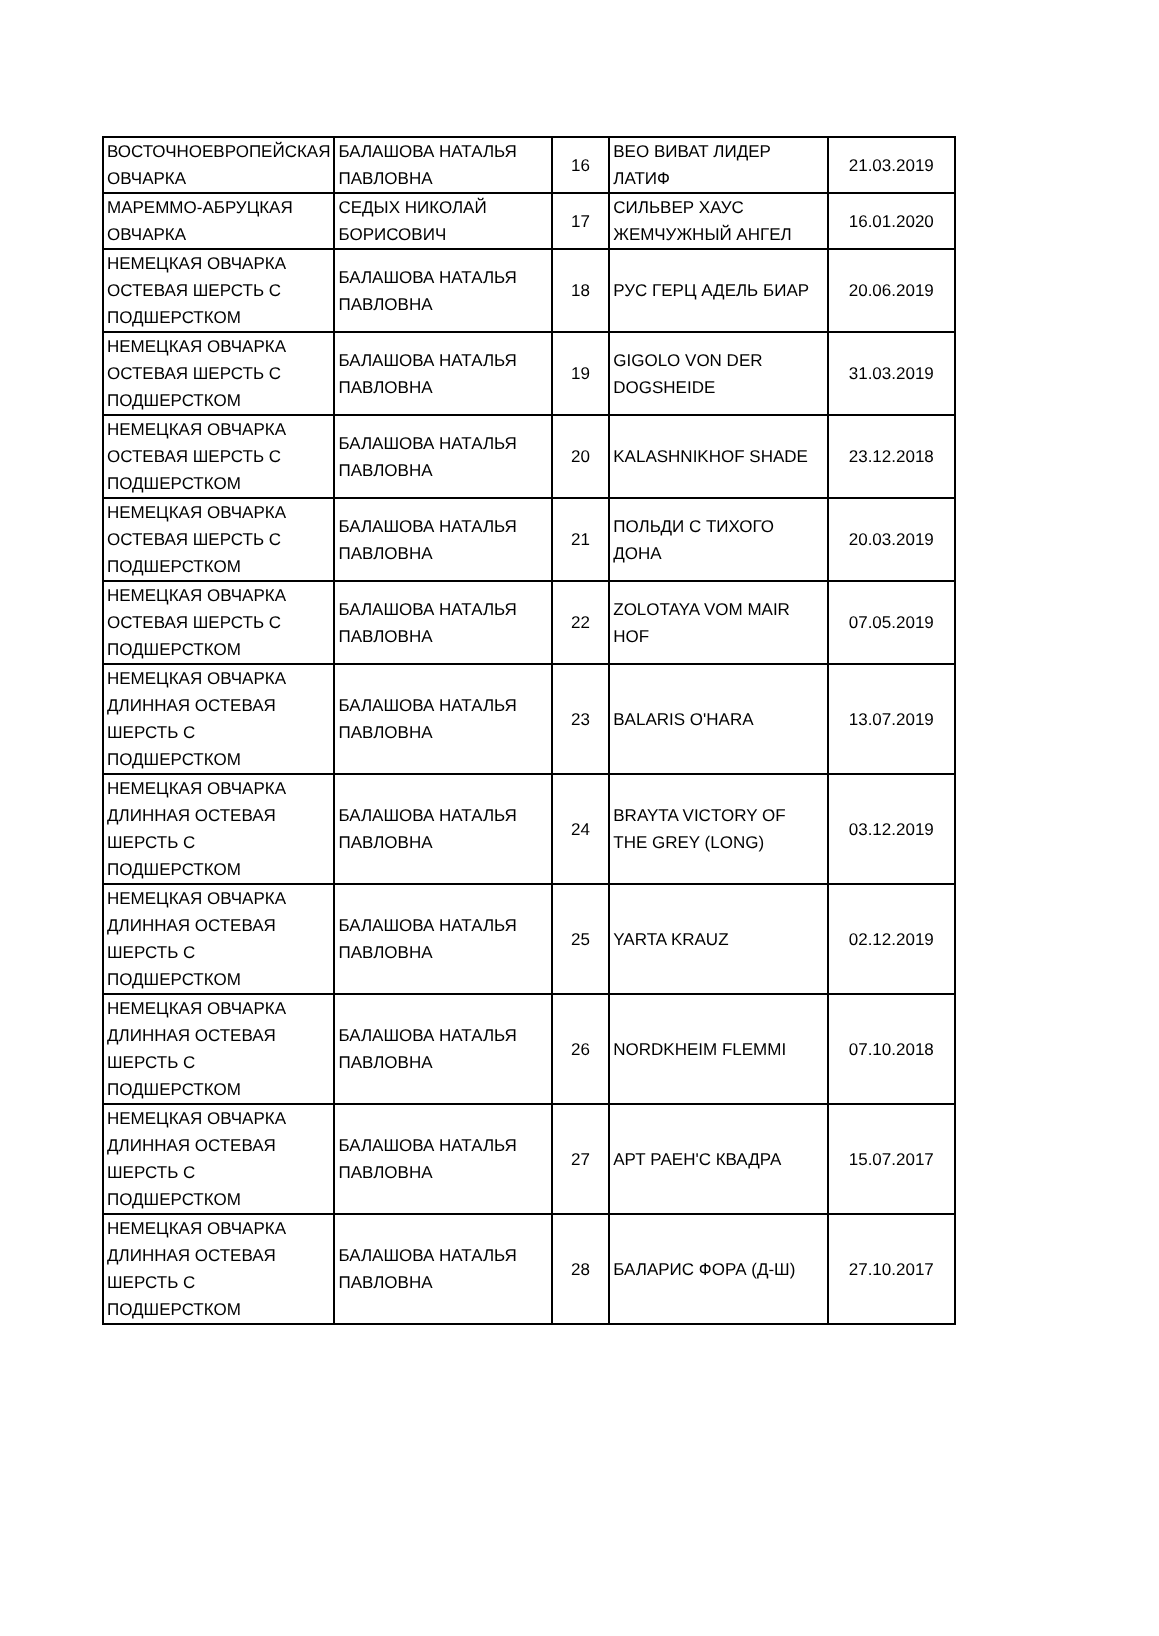| ВОСТОЧНОЕВРОПЕЙСКАЯ ОВЧАРКА | БАЛАШОВА НАТАЛЬЯ ПАВЛОВНА | 16 | ВЕО ВИВАТ ЛИДЕР ЛАТИФ | 21.03.2019 |
| МАРЕММО-АБРУЦКАЯ ОВЧАРКА | СЕДЫХ НИКОЛАЙ БОРИСОВИЧ | 17 | СИЛЬВЕР ХАУС ЖЕМЧУЖНЫЙ АНГЕЛ | 16.01.2020 |
| НЕМЕЦКАЯ ОВЧАРКА ОСТЕВАЯ ШЕРСТЬ С ПОДШЕРСТКОМ | БАЛАШОВА НАТАЛЬЯ ПАВЛОВНА | 18 | РУС ГЕРЦ АДЕЛЬ БИАР | 20.06.2019 |
| НЕМЕЦКАЯ ОВЧАРКА ОСТЕВАЯ ШЕРСТЬ С ПОДШЕРСТКОМ | БАЛАШОВА НАТАЛЬЯ ПАВЛОВНА | 19 | GIGOLO VON DER DOGSHEIDE | 31.03.2019 |
| НЕМЕЦКАЯ ОВЧАРКА ОСТЕВАЯ ШЕРСТЬ С ПОДШЕРСТКОМ | БАЛАШОВА НАТАЛЬЯ ПАВЛОВНА | 20 | KALASHNIKHOF SHADE | 23.12.2018 |
| НЕМЕЦКАЯ ОВЧАРКА ОСТЕВАЯ ШЕРСТЬ С ПОДШЕРСТКОМ | БАЛАШОВА НАТАЛЬЯ ПАВЛОВНА | 21 | ПОЛЬДИ С ТИХОГО ДОНА | 20.03.2019 |
| НЕМЕЦКАЯ ОВЧАРКА ОСТЕВАЯ ШЕРСТЬ С ПОДШЕРСТКОМ | БАЛАШОВА НАТАЛЬЯ ПАВЛОВНА | 22 | ZOLOTAYA VOM MAIR HOF | 07.05.2019 |
| НЕМЕЦКАЯ ОВЧАРКА ДЛИННАЯ ОСТЕВАЯ ШЕРСТЬ С ПОДШЕРСТКОМ | БАЛАШОВА НАТАЛЬЯ ПАВЛОВНА | 23 | BALARIS O'HARA | 13.07.2019 |
| НЕМЕЦКАЯ ОВЧАРКА ДЛИННАЯ ОСТЕВАЯ ШЕРСТЬ С ПОДШЕРСТКОМ | БАЛАШОВА НАТАЛЬЯ ПАВЛОВНА | 24 | BRAYTA VICTORY OF THE GREY (LONG) | 03.12.2019 |
| НЕМЕЦКАЯ ОВЧАРКА ДЛИННАЯ ОСТЕВАЯ ШЕРСТЬ С ПОДШЕРСТКОМ | БАЛАШОВА НАТАЛЬЯ ПАВЛОВНА | 25 | YARTA KRAUZ | 02.12.2019 |
| НЕМЕЦКАЯ ОВЧАРКА ДЛИННАЯ ОСТЕВАЯ ШЕРСТЬ С ПОДШЕРСТКОМ | БАЛАШОВА НАТАЛЬЯ ПАВЛОВНА | 26 | NORDKHEIM FLEMMI | 07.10.2018 |
| НЕМЕЦКАЯ ОВЧАРКА ДЛИННАЯ ОСТЕВАЯ ШЕРСТЬ С ПОДШЕРСТКОМ | БАЛАШОВА НАТАЛЬЯ ПАВЛОВНА | 27 | АРТ РАЕН'С КВАДРА | 15.07.2017 |
| НЕМЕЦКАЯ ОВЧАРКА ДЛИННАЯ ОСТЕВАЯ ШЕРСТЬ С ПОДШЕРСТКОМ | БАЛАШОВА НАТАЛЬЯ ПАВЛОВНА | 28 | БАЛАРИС ФОРА (Д-Ш) | 27.10.2017 |